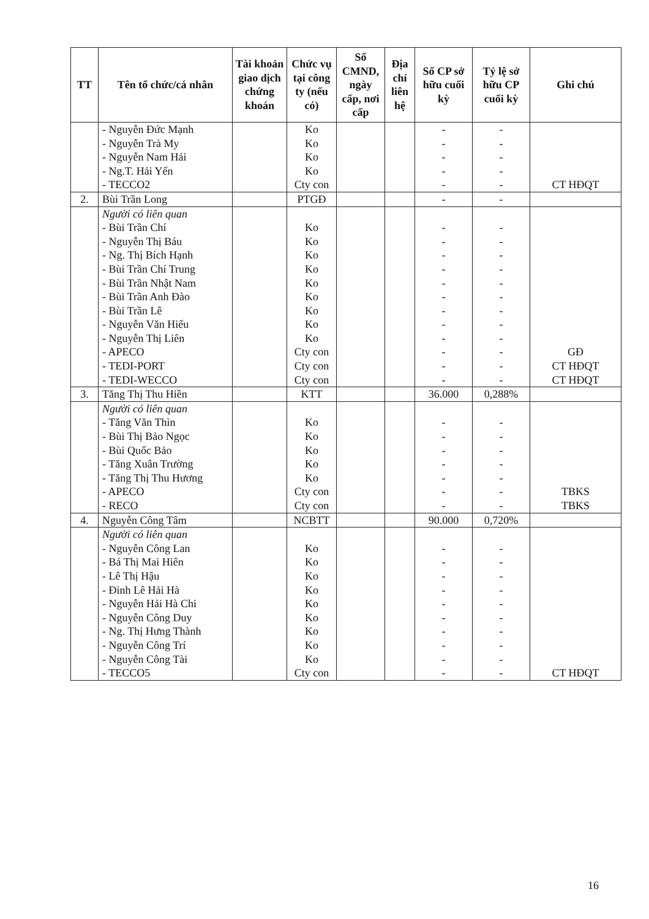| TT | Tên tổ chức/cá nhân | Tài khoản giao dịch chứng khoán | Chức vụ tại công ty (nếu có) | Số CMND, ngày cấp, nơi cấp | Địa chỉ liên hệ | Số CP sở hữu cuối kỳ | Tỷ lệ sở hữu CP cuối kỳ | Ghi chú |
| --- | --- | --- | --- | --- | --- | --- | --- | --- |
| | - Nguyễn Đức Mạnh - Nguyễn Trà My - Nguyễn Nam Hải - Ng.T. Hải Yến - TECCO2 | | Ko Ko Ko Ko Cty con | | | - - - - - | - - - - - | CT HĐQT |
| 2. | Bùi Trần Long | | PTGĐ | | | - | - | |
| | Người có liên quan - Bùi Trần Chí - Nguyễn Thị Báu - Ng. Thị Bích Hạnh - Bùi Trần Chí Trung - Bùi Trần Nhật Nam - Bùi Trần Anh Đào - Bùi Trần Lê - Nguyễn Văn Hiếu - Nguyễn Thị Liên - APECO - TEDI-PORT - TEDI-WECCO | | Ko Ko Ko Ko Ko Ko Ko Ko Ko Cty con Cty con Cty con | | | - - - - - - - - - - - - | - - - - - - - - - - - - | GĐ CT HĐQT CT HĐQT |
| 3. | Tăng Thị Thu Hiền | | KTT | | | 36.000 | 0,288% | |
| | Người có liên quan - Tăng Văn Thìn - Bùi Thị Bảo Ngọc - Bùi Quốc Bảo - Tăng Xuân Trường - Tăng Thị Thu Hương - APECO - RECO | | Ko Ko Ko Ko Ko Cty con Cty con | | | - - - - - - - | - - - - - - - | TBKS TBKS |
| 4. | Nguyễn Công Tâm | | NCBTT | | | 90.000 | 0,720% | |
| | Người có liên quan - Nguyễn Công Lan - Bá Thị Mai Hiên - Lê Thị Hậu - Đinh Lê Hải Hà - Nguyễn Hải Hà Chi - Nguyễn Công Duy - Ng. Thị Hưng Thành - Nguyễn Công Trí - Nguyễn Công Tài - TECCO5 | | Ko Ko Ko Ko Ko Ko Ko Ko Ko Cty con | | | - - - - - - - - - - | - - - - - - - - - - | CT HĐQT |
16